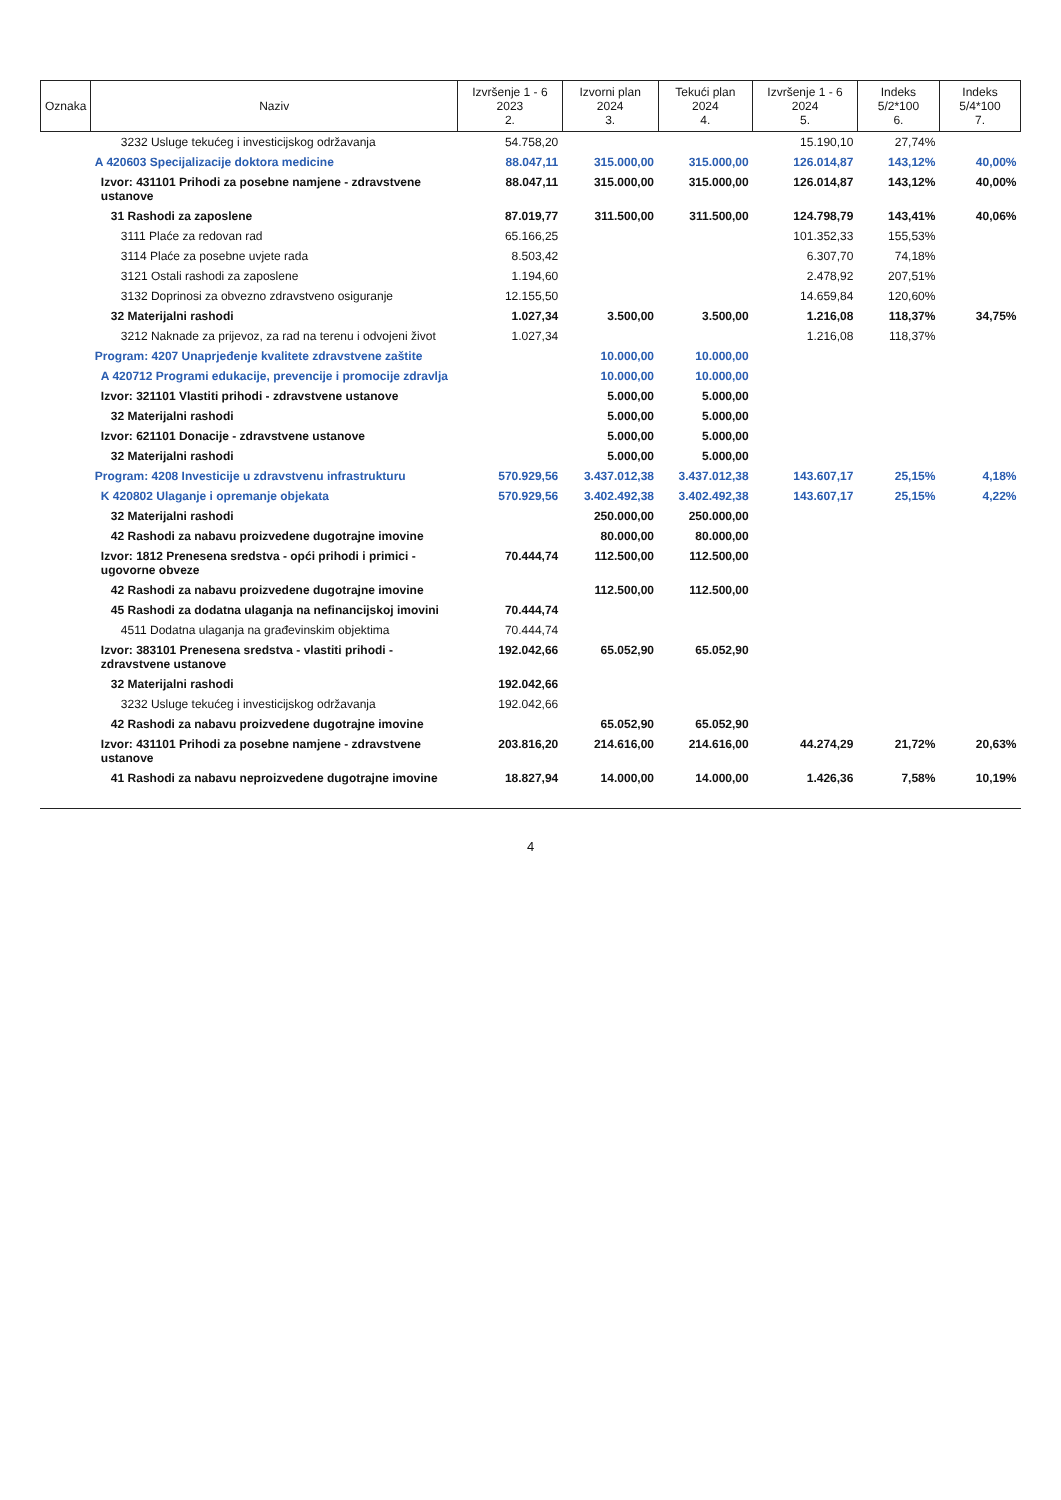| Oznaka | Naziv | Izvršenje 1 - 6 2023 2. | Izvorni plan 2024 3. | Tekući plan 2024 4. | Izvršenje 1 - 6 2024 5. | Indeks 5/2*100 6. | Indeks 5/4*100 7. |
| --- | --- | --- | --- | --- | --- | --- | --- |
| | 3232 Usluge tekućeg i investicijskog održavanja | 54.758,20 | | | 15.190,10 | 27,74% | |
| | A 420603 Specijalizacije doktora medicine | 88.047,11 | 315.000,00 | 315.000,00 | 126.014,87 | 143,12% | 40,00% |
| | Izvor: 431101 Prihodi za posebne namjene - zdravstvene ustanove | 88.047,11 | 315.000,00 | 315.000,00 | 126.014,87 | 143,12% | 40,00% |
| | 31 Rashodi za zaposlene | 87.019,77 | 311.500,00 | 311.500,00 | 124.798,79 | 143,41% | 40,06% |
| | 3111 Plaće za redovan rad | 65.166,25 | | | 101.352,33 | 155,53% | |
| | 3114 Plaće za posebne uvjete rada | 8.503,42 | | | 6.307,70 | 74,18% | |
| | 3121 Ostali rashodi za zaposlene | 1.194,60 | | | 2.478,92 | 207,51% | |
| | 3132 Doprinosi za obvezno zdravstveno osiguranje | 12.155,50 | | | 14.659,84 | 120,60% | |
| | 32 Materijalni rashodi | 1.027,34 | 3.500,00 | 3.500,00 | 1.216,08 | 118,37% | 34,75% |
| | 3212 Naknade za prijevoz, za rad na terenu i odvojeni život | 1.027,34 | | | 1.216,08 | 118,37% | |
| | Program: 4207 Unaprjeđenje kvalitete zdravstvene zaštite | | 10.000,00 | 10.000,00 | | | |
| | A 420712 Programi edukacije, prevencije i promocije zdravlja | | 10.000,00 | 10.000,00 | | | |
| | Izvor: 321101 Vlastiti prihodi - zdravstvene ustanove | | 5.000,00 | 5.000,00 | | | |
| | 32 Materijalni rashodi | | 5.000,00 | 5.000,00 | | | |
| | Izvor: 621101 Donacije - zdravstvene ustanove | | 5.000,00 | 5.000,00 | | | |
| | 32 Materijalni rashodi | | 5.000,00 | 5.000,00 | | | |
| | Program: 4208 Investicije u zdravstvenu infrastrukturu | 570.929,56 | 3.437.012,38 | 3.437.012,38 | 143.607,17 | 25,15% | 4,18% |
| | K 420802 Ulaganje i opremanje objekata | 570.929,56 | 3.402.492,38 | 3.402.492,38 | 143.607,17 | 25,15% | 4,22% |
| | 32 Materijalni rashodi | | 250.000,00 | 250.000,00 | | | |
| | 42 Rashodi za nabavu proizvedene dugotrajne imovine | | 80.000,00 | 80.000,00 | | | |
| | Izvor: 1812 Prenesena sredstva - opći prihodi i primici - ugovorne obveze | 70.444,74 | 112.500,00 | 112.500,00 | | | |
| | 42 Rashodi za nabavu proizvedene dugotrajne imovine | | 112.500,00 | 112.500,00 | | | |
| | 45 Rashodi za dodatna ulaganja na nefinancijskoj imovini | 70.444,74 | | | | | |
| | 4511 Dodatna ulaganja na građevinskim objektima | 70.444,74 | | | | | |
| | Izvor: 383101 Prenesena sredstva - vlastiti prihodi - zdravstvene ustanove | 192.042,66 | 65.052,90 | 65.052,90 | | | |
| | 32 Materijalni rashodi | 192.042,66 | | | | | |
| | 3232 Usluge tekućeg i investicijskog održavanja | 192.042,66 | | | | | |
| | 42 Rashodi za nabavu proizvedene dugotrajne imovine | | 65.052,90 | 65.052,90 | | | |
| | Izvor: 431101 Prihodi za posebne namjene - zdravstvene ustanove | 203.816,20 | 214.616,00 | 214.616,00 | 44.274,29 | 21,72% | 20,63% |
| | 41 Rashodi za nabavu neproizvedene dugotrajne imovine | 18.827,94 | 14.000,00 | 14.000,00 | 1.426,36 | 7,58% | 10,19% |
4